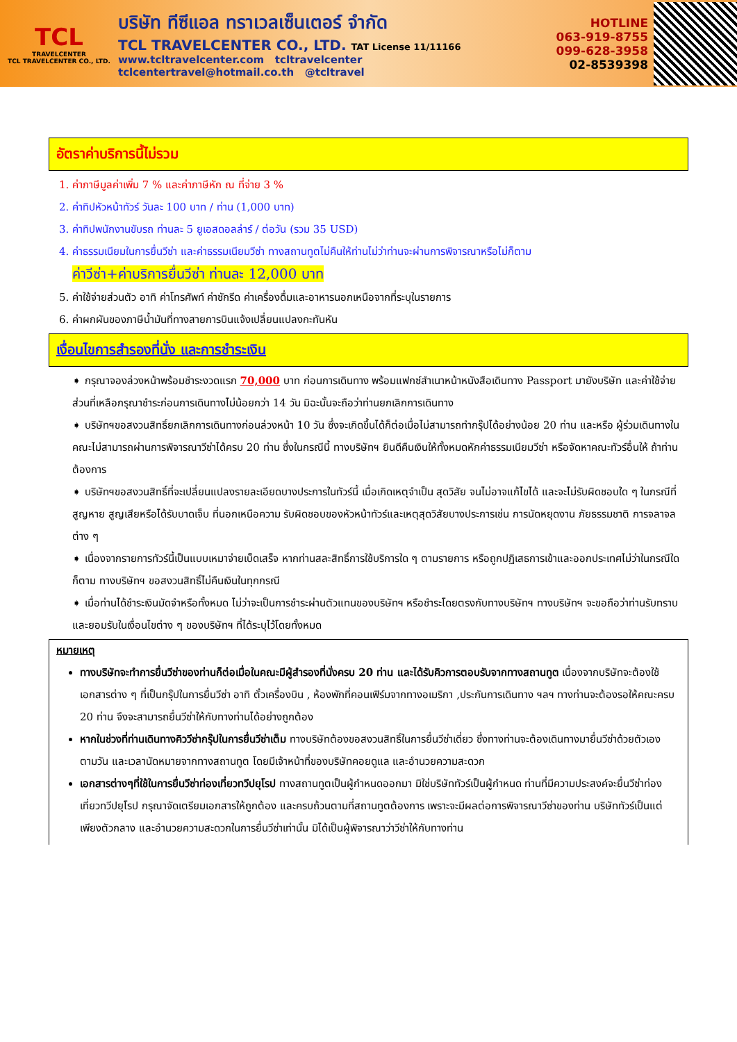TCL
TRAVELCENTER
TCL TRAVELCENTER CO., LTD.
บริษัท ทีซีแอล ทราเวลเซ็นเตอร์ จำกัด
TCL TRAVELCENTER CO., LTD. TAT License 11/11166
www.tcltravelcenter.com tcltravelcenter
tclcentertravel@hotmail.co.th @tcltravel
HOTLINE
063-919-8755
099-628-3958
02-8539398
อัตราค่าบริการนี้ไม่รวม
1. ค่าภาษีมูลค่าเพิ่ม 7 % และค่าภาษีหัก ณ ที่จ่าย 3 %
2. ค่าทิปหัวหน้าทัวร์ วันละ 100 บาท / ท่าน (1,000 บาท)
3. ค่าทิปพนักงานขับรถ ท่านละ 5 ยูเอสดอลล่าร์ / ต่อวัน (รวม 35 USD)
4. ค่าธรรมเนียมในการยื่นวีซ่า และค่าธรรมเนียมวีซ่า ทางสถานทูตไม่คืนให้ท่านไม่ว่าท่านจะผ่านการพิจารณาหรือไม่ก็ตาม
ค่าวีซ่า+ค่าบริการยื่นวีซ่า ท่านละ 12,000 บาท
5. ค่าใช้จ่ายส่วนตัว อาทิ ค่าโทรศัพท์ ค่าซักรีด ค่าเครื่องดื่มและอาหารนอกเหนือจากที่ระบุในรายการ
6. ค่าผกผันของภาษีน้ำมันที่ทางสายการบินแจ้งเปลี่ยนแปลงกะทันหัน
เงื่อนไขการสำรองที่นั่ง และการชำระเงิน
➧ กรุณาจองล่วงหน้าพร้อมชำระงวดแรก 70,000 บาท ก่อนการเดินทาง พร้อมแฟกซ์สำเนาหน้าหนังสือเดินทาง Passport มายังบริษัท และค่าใช้จ่ายส่วนที่เหลือกรุณาชำระก่อนการเดินทางไม่น้อยกว่า 14 วัน มิฉะนั้นจะถือว่าท่านยกเลิกการเดินทาง
➧ บริษัทฯขอสงวนสิทธิ์ยกเลิกการเดินทางก่อนล่วงหน้า 10 วัน ซึ่งจะเกิดขึ้นได้ก็ต่อเมื่อไม่สามารถทำกรุ๊ปได้อย่างน้อย 20 ท่าน และหรือ ผู้ร่วมเดินทางในคณะไม่สามารถผ่านการพิจารณาวีซ่าได้ครบ 20 ท่าน ซึ่งในกรณีนี้ ทางบริษัทฯ ยินดีคืนเงินให้ทั้งหมดหักค่าธรรมเนียมวีซ่า หรือจัดหาคณะทัวร์อื่นให้ ถ้าท่านต้องการ
➧ บริษัทฯขอสงวนสิทธิ์ที่จะเปลี่ยนแปลงรายละเอียดบางประการในทัวร์นี้ เมื่อเกิดเหตุจำเป็น สุดวิสัย จนไม่อาจแก้ไขได้ และจะไม่รับผิดชอบใด ๆ ในกรณีที่สูญหาย สูญเสียหรือได้รับบาดเจ็บ ที่นอกเหนือความ รับผิดชอบของหัวหน้าทัวร์และเหตุสุดวิสัยบางประการเช่น การนัดหยุดงาน ภัยธรรมชาติ การจลาจล ต่าง ๆ
➧ เนื่องจากรายการทัวร์นี้เป็นแบบเหมาจ่ายเบ็ดเสร็จ หากท่านสละสิทธิ์การใช้บริการใด ๆ ตามรายการ หรือถูกปฏิเสธการเข้าและออกประเทศไม่ว่าในกรณีใดก็ตาม ทางบริษัทฯ ขอสงวนสิทธิ์ไม่คืนเงินในทุกกรณี
➧ เมื่อท่านได้ชำระเงินมัดจำหรือทั้งหมด ไม่ว่าจะเป็นการชำระผ่านตัวแทนของบริษัทฯ หรือชำระโดยตรงกับทางบริษัทฯ ทางบริษัทฯ จะขอถือว่าท่านรับทราบและยอมรับในเงื่อนไขต่าง ๆ ของบริษัทฯ ที่ได้ระบุไว้โดยทั้งหมด
หมายเหตุ
ทางบริษัทจะทำการยื่นวีซ่าของท่านก็ต่อเมื่อในคณะมีผู้สำรองที่นั่งครบ 20 ท่าน และได้รับคิวการตอบรับจากทางสถานทูต เนื่องจากบริษัทจะต้องใช้เอกสารต่าง ๆ ที่เป็นกรุ๊ปในการยื่นวีซ่า อาทิ ตั๋วเครื่องบิน , ห้องพักที่คอนเฟิร์มจากทางอเมริกา ,ประกันการเดินทาง ฯลฯ ทางท่านจะต้องรอให้คณะครบ 20 ท่าน จึงจะสามารถยื่นวีซ่าให้กับทางท่านได้อย่างถูกต้อง
หากในช่วงที่ท่านเดินทางคิววีซ่ากรุ๊ปในการยื่นวีซ่าเต็ม ทางบริษัทต้องขอสงวนสิทธิ์ในการยื่นวีซ่าเดี่ยว ซึ่งทางท่านจะต้องเดินทางมายื่นวีซ่าด้วยตัวเอง ตามวัน และเวลานัดหมายจากทางสถานทูต โดยมีเจ้าหน้าที่ของบริษัทคอยดูแล และอำนวยความสะดวก
เอกสารต่างๆที่ใช้ในการยื่นวีซ่าท่องเที่ยวทวีปยุโรป ทางสถานทูตเป็นผู้กำหนดออกมา มิใช่บริษัททัวร์เป็นผู้กำหนด ท่านที่มีความประสงค์จะยื่นวีซ่าท่องเที่ยวทวีปยุโรป กรุณาจัดเตรียมเอกสารให้ถูกต้อง และครบถ้วนตามที่สถานทูตต้องการ เพราะจะมีผลต่อการพิจารณาวีซ่าของท่าน บริษัททัวร์เป็นแต่เพียงตัวกลาง และอำนวยความสะดวกในการยื่นวีซ่าเท่านั้น มิได้เป็นผู้พิจารณาว่าวีซ่าให้กับทางท่าน